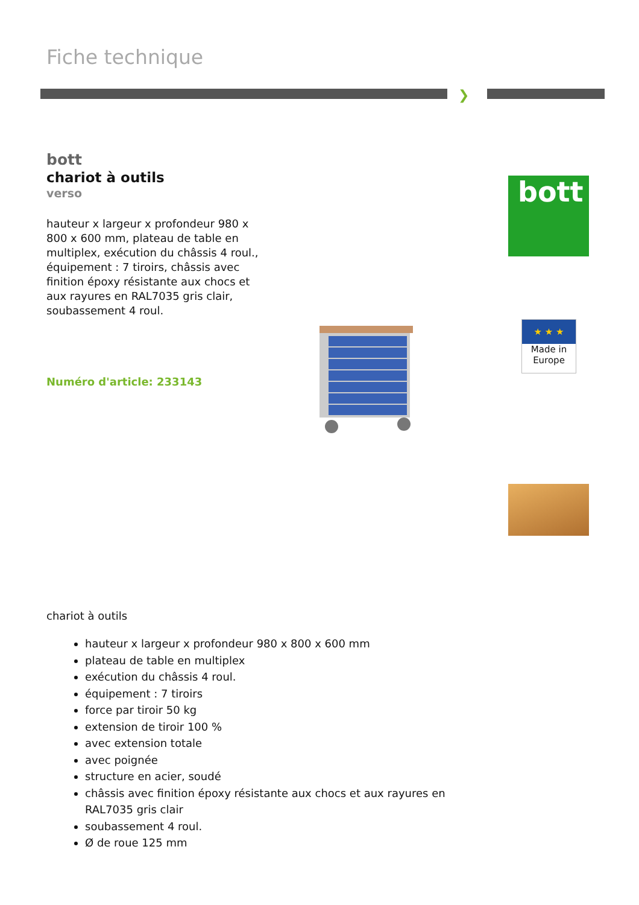Fiche technique
❯
bott
chariot à outils
verso
hauteur x largeur x profondeur 980 x 800 x 600 mm, plateau de table en multiplex, exécution du châssis 4 roul., équipement : 7 tiroirs, châssis avec finition époxy résistante aux chocs et aux rayures en RAL7035 gris clair, soubassement 4 roul.
Numéro d'article: 233143
bott
★ ★ ★
Made in Europe
chariot à outils
hauteur x largeur x profondeur 980 x 800 x 600 mm
plateau de table en multiplex
exécution du châssis 4 roul.
équipement : 7 tiroirs
force par tiroir 50 kg
extension de tiroir 100 %
avec extension totale
avec poignée
structure en acier, soudé
châssis avec finition époxy résistante aux chocs et aux rayures en RAL7035 gris clair
soubassement 4 roul.
Ø de roue 125 mm